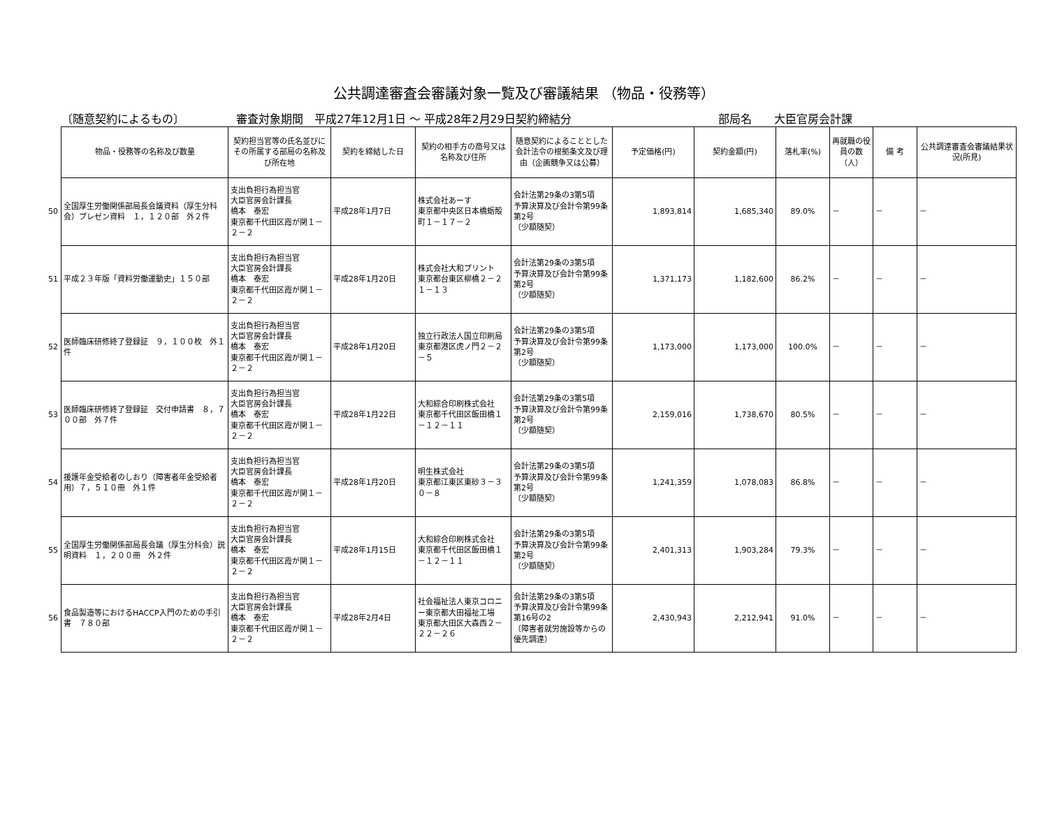公共調達審査会審議対象一覧及び審議結果 （物品・役務等）
〔随意契約によるもの〕 審査対象期間　平成27年12月1日 ～ 平成28年2月29日契約締結分 部局名　　大臣官房会計課
| | 物品・役務等の名称及び数量 | 契約担当官等の氏名並びにその所属する部局の名称及び所在地 | 契約を締結した日 | 契約の相手方の商号又は名称及び住所 | 随意契約によることとした会計法令の根拠条文及び理由（企画競争又は公募） | 予定価格(円) | 契約金額(円) | 落札率(%) | 再就職の役員の数（人） | 備 考 | 公共調達審査会審議結果状況(所見) |
| --- | --- | --- | --- | --- | --- | --- | --- | --- | --- | --- | --- |
| 50 | 全国厚生労働関係部局長会議資料（厚生分科会）プレゼン資料 １，１２０部 外２件 | 支出負担行為担当官 大臣官房会計課長 橋本 泰宏 東京都千代田区霞が関１－２－２ | 平成28年1月7日 | 株式会社あーす 東京都中央区日本橋蛎殻町１－１７－２ | 会計法第29条の3第5項 予算決算及び会計令第99条第2号 （少額随契） | 1,893,814 | 1,685,340 | 89.0% | － | － | － |
| 51 | 平成２３年版「資料労働運動史」１５０部 | 支出負担行為担当官 大臣官房会計課長 橋本 泰宏 東京都千代田区霞が関１－２－２ | 平成28年1月20日 | 株式会社大和プリント 東京都台東区柳橋２－２１－１３ | 会計法第29条の3第5項 予算決算及び会計令第99条第2号 （少額随契） | 1,371,173 | 1,182,600 | 86.2% | － | － | － |
| 52 | 医師臨床研修終了登録証 ９，１００枚 外１件 | 支出負担行為担当官 大臣官房会計課長 橋本 泰宏 東京都千代田区霞が関１－２－２ | 平成28年1月20日 | 独立行政法人国立印刷局 東京都港区虎ノ門２－２－５ | 会計法第29条の3第5項 予算決算及び会計令第99条第2号 （少額随契） | 1,173,000 | 1,173,000 | 100.0% | － | － | － |
| 53 | 医師臨床研修終了登録証 交付申請書 ８，７００部 外７件 | 支出負担行為担当官 大臣官房会計課長 橋本 泰宏 東京都千代田区霞が関１－２－２ | 平成28年1月22日 | 大和綜合印刷株式会社 東京都千代田区飯田橋１－１２－１１ | 会計法第29条の3第5項 予算決算及び会計令第99条第2号 （少額随契） | 2,159,016 | 1,738,670 | 80.5% | － | － | － |
| 54 | 援護年金受給者のしおり（障害者年金受給者用）７，５１０冊 外１件 | 支出負担行為担当官 大臣官房会計課長 橋本 泰宏 東京都千代田区霞が関１－２－２ | 平成28年1月20日 | 明生株式会社 東京都江東区東砂３－３０－８ | 会計法第29条の3第5項 予算決算及び会計令第99条第2号 （少額随契） | 1,241,359 | 1,078,083 | 86.8% | － | － | － |
| 55 | 全国厚生労働関係部局長会議（厚生分科会）説明資料 １，２００冊 外２件 | 支出負担行為担当官 大臣官房会計課長 橋本 泰宏 東京都千代田区霞が関１－２－２ | 平成28年1月15日 | 大和綜合印刷株式会社 東京都千代田区飯田橋１－１２－１１ | 会計法第29条の3第5項 予算決算及び会計令第99条第2号 （少額随契） | 2,401,313 | 1,903,284 | 79.3% | － | － | － |
| 56 | 食品製造等におけるHACCP入門のための手引書 ７８０部 | 支出負担行為担当官 大臣官房会計課長 橋本 泰宏 東京都千代田区霞が関１－２－２ | 平成28年2月4日 | 社会福祉法人東京コロニー東京都大田福祉工場 東京都大田区大森西２－２２－２６ | 会計法第29条の3第5項 予算決算及び会計令第99条第16号の2 （障害者就労施設等からの優先調達） | 2,430,943 | 2,212,941 | 91.0% | － | － | － |